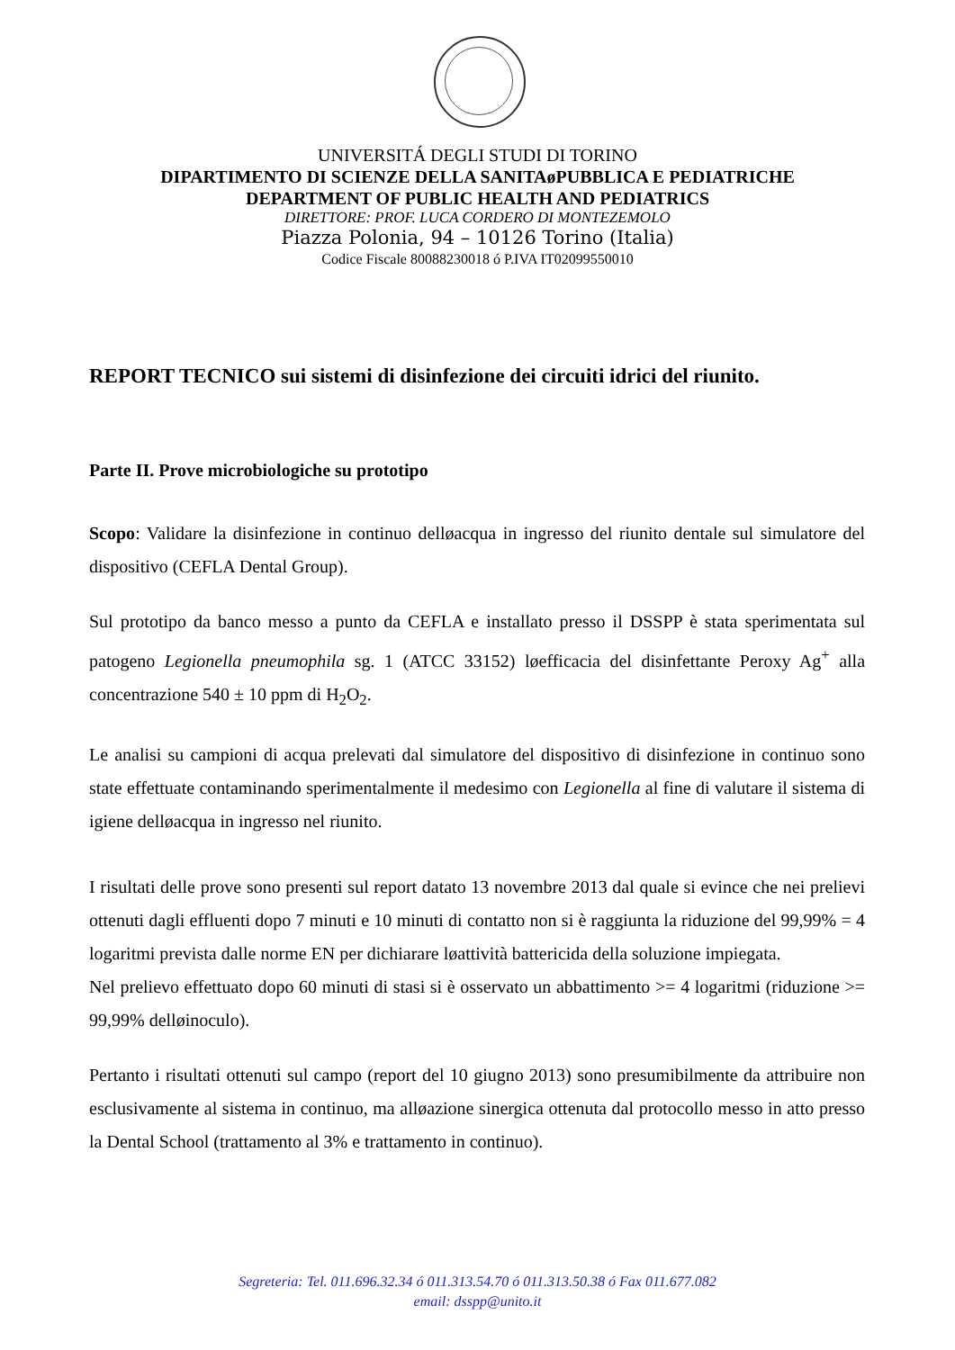UNIVERSITÁ DEGLI STUDI DI TORINO
DIPARTIMENTO DI SCIENZE DELLA SANITAøPUBBLICA E PEDIATRICHE
DEPARTMENT OF PUBLIC HEALTH AND PEDIATRICS
DIRETTORE: PROF. LUCA CORDERO DI MONTEZEMOLO
Piazza Polonia, 94 – 10126 Torino (Italia)
Codice Fiscale 80088230018 ó P.IVA IT02099550010
REPORT TECNICO sui sistemi di disinfezione dei circuiti idrici del riunito.
Parte II. Prove microbiologiche su prototipo
Scopo: Validare la disinfezione in continuo delløacqua in ingresso del riunito dentale sul simulatore del dispositivo (CEFLA Dental Group).
Sul prototipo da banco messo a punto da CEFLA e installato presso il DSSPP è stata sperimentata sul patogeno Legionella pneumophila sg. 1 (ATCC 33152) løefficacia del disinfettante Peroxy Ag<sup>+</sup> alla concentrazione 540 ± 10 ppm di H<sub>2</sub>O<sub>2</sub>.
Le analisi su campioni di acqua prelevati dal simulatore del dispositivo di disinfezione in continuo sono state effettuate contaminando sperimentalmente il medesimo con Legionella al fine di valutare il sistema di igiene delløacqua in ingresso nel riunito.
I risultati delle prove sono presenti sul report datato 13 novembre 2013 dal quale si evince che nei prelievi ottenuti dagli effluenti dopo 7 minuti e 10 minuti di contatto non si è raggiunta la riduzione del 99,99% = 4 logaritmi prevista dalle norme EN per dichiarare løattività battericida della soluzione impiegata.
Nel prelievo effettuato dopo 60 minuti di stasi si è osservato un abbattimento >= 4 logaritmi (riduzione >= 99,99% delløinoculo).
Pertanto i risultati ottenuti sul campo (report del 10 giugno 2013) sono presumibilmente da attribuire non esclusivamente al sistema in continuo, ma alløazione sinergica ottenuta dal protocollo messo in atto presso la Dental School (trattamento al 3% e trattamento in continuo).
Segreteria: Tel. 011.696.32.34 ó 011.313.54.70 ó 011.313.50.38 ó Fax 011.677.082
email: dsspp@unito.it